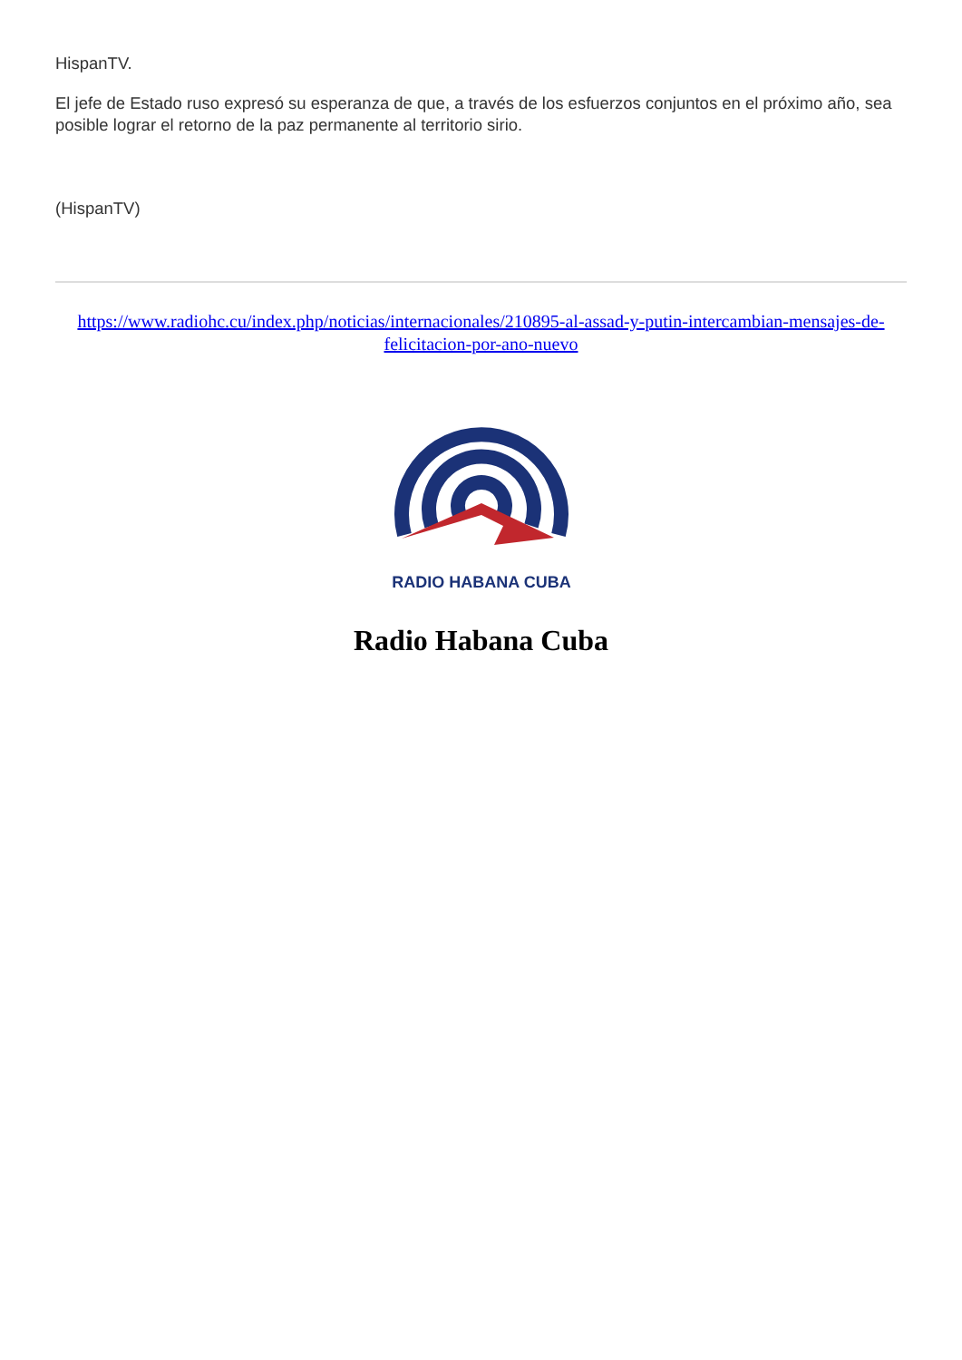HispanTV.
El jefe de Estado ruso expresó su esperanza de que, a través de los esfuerzos conjuntos en el próximo año, sea posible lograr el retorno de la paz permanente al territorio sirio.
(HispanTV)
https://www.radiohc.cu/index.php/noticias/internacionales/210895-al-assad-y-putin-intercambian-mensajes-de-felicitacion-por-ano-nuevo
RADIO HABANA CUBA
Radio Habana Cuba